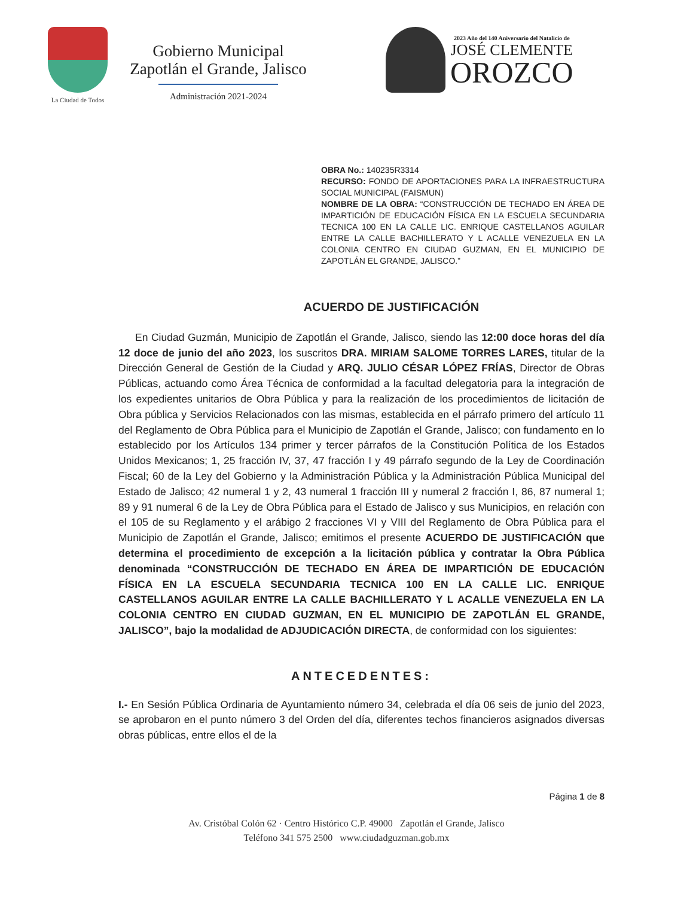La Ciudad de Todos
Gobierno Municipal
Zapotlán el Grande, Jalisco
Administración 2021-2024
2023 Año del 140 Aniversario del Natalicio de
JOSÉ CLEMENTE
OROZCO
OBRA No.: 140235R3314
RECURSO: FONDO DE APORTACIONES PARA LA INFRAESTRUCTURA SOCIAL MUNICIPAL (FAISMUN)
NOMBRE DE LA OBRA: “CONSTRUCCIÓN DE TECHADO EN ÁREA DE IMPARTICIÓN DE EDUCACIÓN FÍSICA EN LA ESCUELA SECUNDARIA TECNICA 100 EN LA CALLE LIC. ENRIQUE CASTELLANOS AGUILAR ENTRE LA CALLE BACHILLERATO Y L ACALLE VENEZUELA EN LA COLONIA CENTRO EN CIUDAD GUZMAN, EN EL MUNICIPIO DE ZAPOTLÁN EL GRANDE, JALISCO.”
ACUERDO DE JUSTIFICACIÓN
En Ciudad Guzmán, Municipio de Zapotlán el Grande, Jalisco, siendo las 12:00 doce horas del día 12 doce de junio del año 2023, los suscritos DRA. MIRIAM SALOME TORRES LARES, titular de la Dirección General de Gestión de la Ciudad y ARQ. JULIO CÉSAR LÓPEZ FRÍAS, Director de Obras Públicas, actuando como Área Técnica de conformidad a la facultad delegatoria para la integración de los expedientes unitarios de Obra Pública y para la realización de los procedimientos de licitación de Obra pública y Servicios Relacionados con las mismas, establecida en el párrafo primero del artículo 11 del Reglamento de Obra Pública para el Municipio de Zapotlán el Grande, Jalisco; con fundamento en lo establecido por los Artículos 134 primer y tercer párrafos de la Constitución Política de los Estados Unidos Mexicanos; 1, 25 fracción IV, 37, 47 fracción I y 49 párrafo segundo de la Ley de Coordinación Fiscal; 60 de la Ley del Gobierno y la Administración Pública y la Administración Pública Municipal del Estado de Jalisco; 42 numeral 1 y 2, 43 numeral 1 fracción III y numeral 2 fracción I, 86, 87 numeral 1; 89 y 91 numeral 6 de la Ley de Obra Pública para el Estado de Jalisco y sus Municipios, en relación con el 105 de su Reglamento y el arábigo 2 fracciones VI y VIII del Reglamento de Obra Pública para el Municipio de Zapotlán el Grande, Jalisco; emitimos el presente ACUERDO DE JUSTIFICACIÓN que determina el procedimiento de excepción a la licitación pública y contratar la Obra Pública denominada “CONSTRUCCIÓN DE TECHADO EN ÁREA DE IMPARTICIÓN DE EDUCACIÓN FÍSICA EN LA ESCUELA SECUNDARIA TECNICA 100 EN LA CALLE LIC. ENRIQUE CASTELLANOS AGUILAR ENTRE LA CALLE BACHILLERATO Y L ACALLE VENEZUELA EN LA COLONIA CENTRO EN CIUDAD GUZMAN, EN EL MUNICIPIO DE ZAPOTLÁN EL GRANDE, JALISCO”, bajo la modalidad de ADJUDICACIÓN DIRECTA, de conformidad con los siguientes:
ANTECEDENTES:
I.- En Sesión Pública Ordinaria de Ayuntamiento número 34, celebrada el día 06 seis de junio del 2023, se aprobaron en el punto número 3 del Orden del día, diferentes techos financieros asignados diversas obras públicas, entre ellos el de la
Página 1 de 8
Av. Cristóbal Colón 62 · Centro Histórico C.P. 49000 Zapotlán el Grande, Jalisco
Teléfono 341 575 2500 www.ciudadguzman.gob.mx